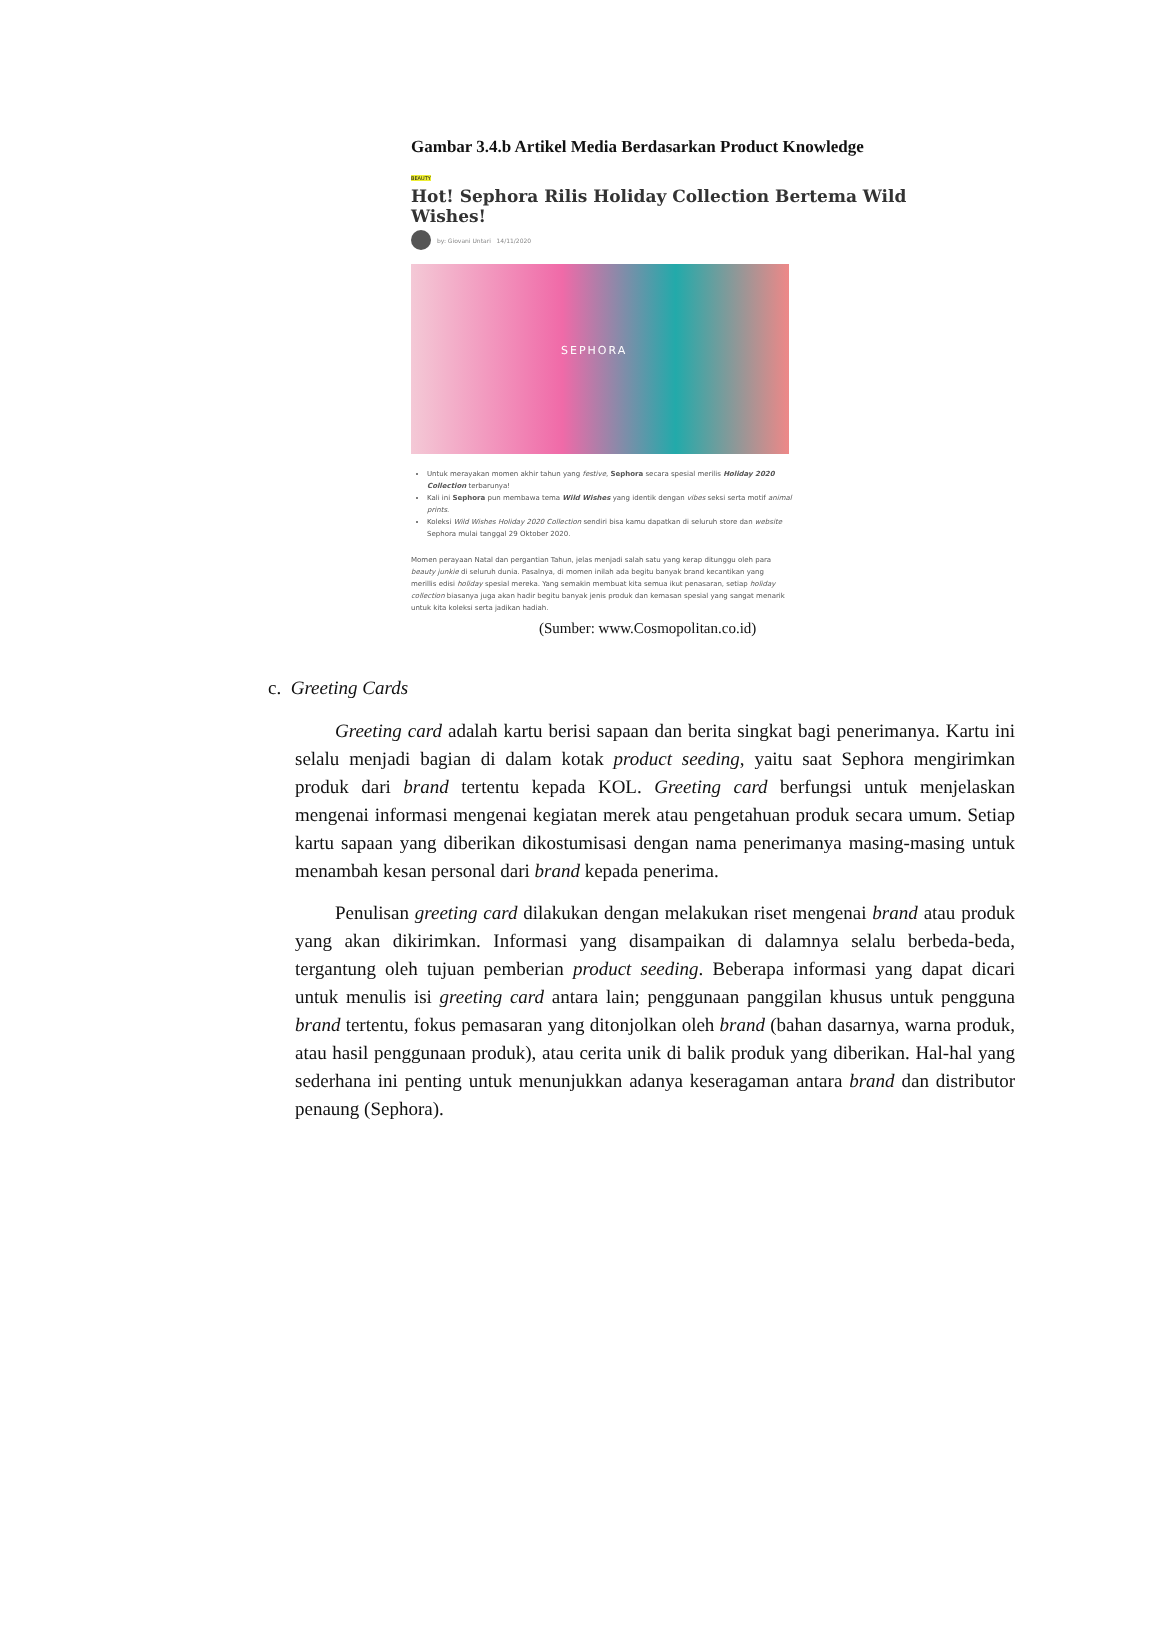Gambar 3.4.b Artikel Media Berdasarkan Product Knowledge
BEAUTY
Hot! Sephora Rilis Holiday Collection Bertema Wild Wishes!
by: Giovani Untari 14/11/2020
SEPHORA
Untuk merayakan momen akhir tahun yang festive, Sephora secara spesial merilis Holiday 2020 Collection terbarunya!
Kali ini Sephora pun membawa tema Wild Wishes yang identik dengan vibes seksi serta motif animal prints.
Koleksi Wild Wishes Holiday 2020 Collection sendiri bisa kamu dapatkan di seluruh store dan website Sephora mulai tanggal 29 Oktober 2020.
Momen perayaan Natal dan pergantian Tahun, jelas menjadi salah satu yang kerap ditunggu oleh para beauty junkie di seluruh dunia. Pasalnya, di momen inilah ada begitu banyak brand kecantikan yang merillis edisi holiday spesial mereka. Yang semakin membuat kita semua ikut penasaran, setiap holiday collection biasanya juga akan hadir begitu banyak jenis produk dan kemasan spesial yang sangat menarik untuk kita koleksi serta jadikan hadiah.
(Sumber: www.Cosmopolitan.co.id)
c. Greeting Cards
Greeting card adalah kartu berisi sapaan dan berita singkat bagi penerimanya. Kartu ini selalu menjadi bagian di dalam kotak product seeding, yaitu saat Sephora mengirimkan produk dari brand tertentu kepada KOL. Greeting card berfungsi untuk menjelaskan mengenai informasi mengenai kegiatan merek atau pengetahuan produk secara umum. Setiap kartu sapaan yang diberikan dikostumisasi dengan nama penerimanya masing-masing untuk menambah kesan personal dari brand kepada penerima.
Penulisan greeting card dilakukan dengan melakukan riset mengenai brand atau produk yang akan dikirimkan. Informasi yang disampaikan di dalamnya selalu berbeda-beda, tergantung oleh tujuan pemberian product seeding. Beberapa informasi yang dapat dicari untuk menulis isi greeting card antara lain; penggunaan panggilan khusus untuk pengguna brand tertentu, fokus pemasaran yang ditonjolkan oleh brand (bahan dasarnya, warna produk, atau hasil penggunaan produk), atau cerita unik di balik produk yang diberikan. Hal-hal yang sederhana ini penting untuk menunjukkan adanya keseragaman antara brand dan distributor penaung (Sephora).